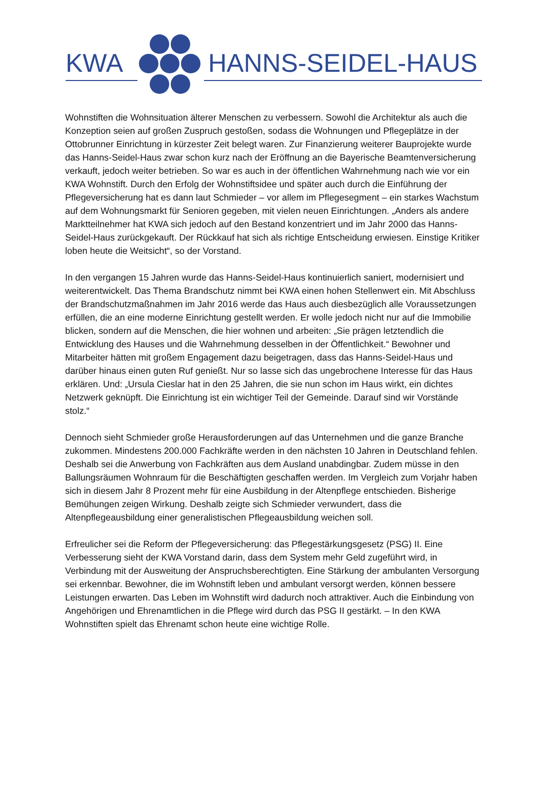KWA HANNS-SEIDEL-HAUS
Wohnstiften die Wohnsituation älterer Menschen zu verbessern. Sowohl die Architektur als auch die Konzeption seien auf großen Zuspruch gestoßen, sodass die Wohnungen und Pflegeplätze in der Ottobrunner Einrichtung in kürzester Zeit belegt waren. Zur Finanzierung weiterer Bauprojekte wurde das Hanns-Seidel-Haus zwar schon kurz nach der Eröffnung an die Bayerische Beamtenversicherung verkauft, jedoch weiter betrieben. So war es auch in der öffentlichen Wahrnehmung nach wie vor ein KWA Wohnstift. Durch den Erfolg der Wohnstiftsidee und später auch durch die Einführung der Pflegeversicherung hat es dann laut Schmieder – vor allem im Pflegesegment – ein starkes Wachstum auf dem Wohnungsmarkt für Senioren gegeben, mit vielen neuen Einrichtungen. „Anders als andere Marktteilnehmer hat KWA sich jedoch auf den Bestand konzentriert und im Jahr 2000 das Hanns-Seidel-Haus zurückgekauft. Der Rückkauf hat sich als richtige Entscheidung erwiesen. Einstige Kritiker loben heute die Weitsicht“, so der Vorstand.
In den vergangen 15 Jahren wurde das Hanns-Seidel-Haus kontinuierlich saniert, modernisiert und weiterentwickelt. Das Thema Brandschutz nimmt bei KWA einen hohen Stellenwert ein. Mit Abschluss der Brandschutzmaßnahmen im Jahr 2016 werde das Haus auch diesbezüglich alle Voraussetzungen erfüllen, die an eine moderne Einrichtung gestellt werden. Er wolle jedoch nicht nur auf die Immobilie blicken, sondern auf die Menschen, die hier wohnen und arbeiten: „Sie prägen letztendlich die Entwicklung des Hauses und die Wahrnehmung desselben in der Öffentlichkeit.“ Bewohner und Mitarbeiter hätten mit großem Engagement dazu beigetragen, dass das Hanns-Seidel-Haus und darüber hinaus einen guten Ruf genießt. Nur so lasse sich das ungebrochene Interesse für das Haus erklären. Und: „Ursula Cieslar hat in den 25 Jahren, die sie nun schon im Haus wirkt, ein dichtes Netzwerk geknüpft. Die Einrichtung ist ein wichtiger Teil der Gemeinde. Darauf sind wir Vorstände stolz.“
Dennoch sieht Schmieder große Herausforderungen auf das Unternehmen und die ganze Branche zukommen. Mindestens 200.000 Fachkräfte werden in den nächsten 10 Jahren in Deutschland fehlen. Deshalb sei die Anwerbung von Fachkräften aus dem Ausland unabdingbar. Zudem müsse in den Ballungsräumen Wohnraum für die Beschäftigten geschaffen werden. Im Vergleich zum Vorjahr haben sich in diesem Jahr 8 Prozent mehr für eine Ausbildung in der Altenpflege entschieden. Bisherige Bemühungen zeigen Wirkung. Deshalb zeigte sich Schmieder verwundert, dass die Altenpflegeausbildung einer generalistischen Pflegeausbildung weichen soll.
Erfreulicher sei die Reform der Pflegeversicherung: das Pflegestärkungsgesetz (PSG) II. Eine Verbesserung sieht der KWA Vorstand darin, dass dem System mehr Geld zugeführt wird, in Verbindung mit der Ausweitung der Anspruchsberechtigten. Eine Stärkung der ambulanten Versorgung sei erkennbar. Bewohner, die im Wohnstift leben und ambulant versorgt werden, können bessere Leistungen erwarten. Das Leben im Wohnstift wird dadurch noch attraktiver. Auch die Einbindung von Angehörigen und Ehrenamtlichen in die Pflege wird durch das PSG II gestärkt. – In den KWA Wohnstiften spielt das Ehrenamt schon heute eine wichtige Rolle.